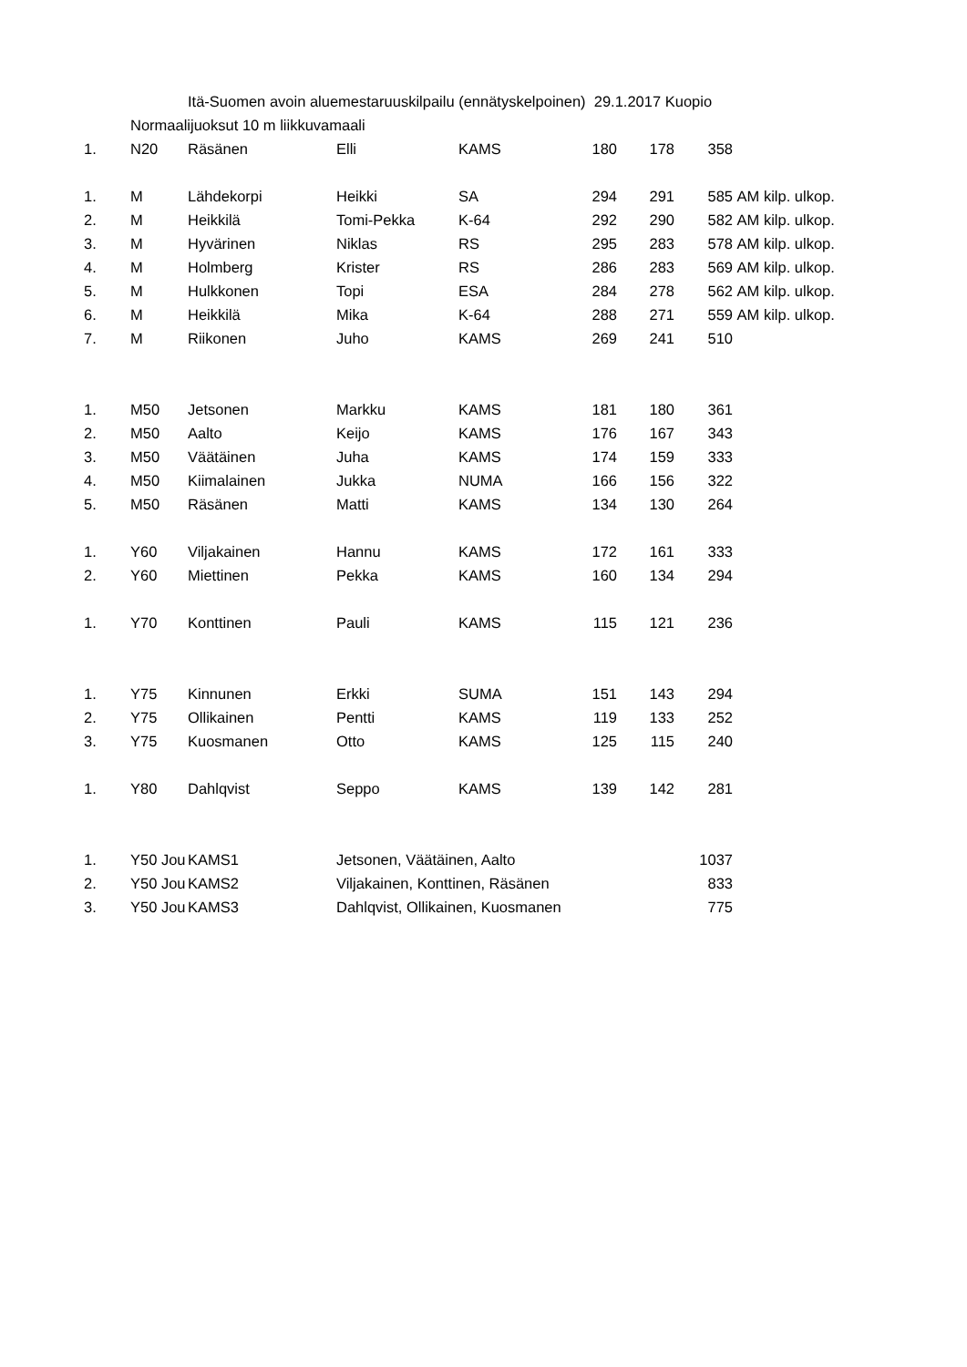| | | Itä-Suomen avoin aluemestaruuskilpailu (ennätyskelpoinen) 29.1.2017 Kuopio | | | | | | |
| | Normaalijuoksut 10 m liikkuvamaali | | | | | | | |
| 1. | N20 | Räsänen | Elli | KAMS | 180 | 178 | 358 | |
| 1. | M | Lähdekorpi | Heikki | SA | 294 | 291 | 585 | AM kilp. ulkop. |
| 2. | M | Heikkilä | Tomi-Pekka | K-64 | 292 | 290 | 582 | AM kilp. ulkop. |
| 3. | M | Hyvärinen | Niklas | RS | 295 | 283 | 578 | AM kilp. ulkop. |
| 4. | M | Holmberg | Krister | RS | 286 | 283 | 569 | AM kilp. ulkop. |
| 5. | M | Hulkkonen | Topi | ESA | 284 | 278 | 562 | AM kilp. ulkop. |
| 6. | M | Heikkilä | Mika | K-64 | 288 | 271 | 559 | AM kilp. ulkop. |
| 7. | M | Riikonen | Juho | KAMS | 269 | 241 | 510 | |
| 1. | M50 | Jetsonen | Markku | KAMS | 181 | 180 | 361 | |
| 2. | M50 | Aalto | Keijo | KAMS | 176 | 167 | 343 | |
| 3. | M50 | Väätäinen | Juha | KAMS | 174 | 159 | 333 | |
| 4. | M50 | Kiimalainen | Jukka | NUMA | 166 | 156 | 322 | |
| 5. | M50 | Räsänen | Matti | KAMS | 134 | 130 | 264 | |
| 1. | Y60 | Viljakainen | Hannu | KAMS | 172 | 161 | 333 | |
| 2. | Y60 | Miettinen | Pekka | KAMS | 160 | 134 | 294 | |
| 1. | Y70 | Konttinen | Pauli | KAMS | 115 | 121 | 236 | |
| 1. | Y75 | Kinnunen | Erkki | SUMA | 151 | 143 | 294 | |
| 2. | Y75 | Ollikainen | Pentti | KAMS | 119 | 133 | 252 | |
| 3. | Y75 | Kuosmanen | Otto | KAMS | 125 | 115 | 240 | |
| 1. | Y80 | Dahlqvist | Seppo | KAMS | 139 | 142 | 281 | |
| 1. | Y50 Jou | KAMS1 | Jetsonen, Väätäinen, Aalto | | | | 1037 | |
| 2. | Y50 Jou | KAMS2 | Viljakainen, Konttinen, Räsänen | | | | 833 | |
| 3. | Y50 Jou | KAMS3 | Dahlqvist, Ollikainen, Kuosmanen | | | | 775 | |